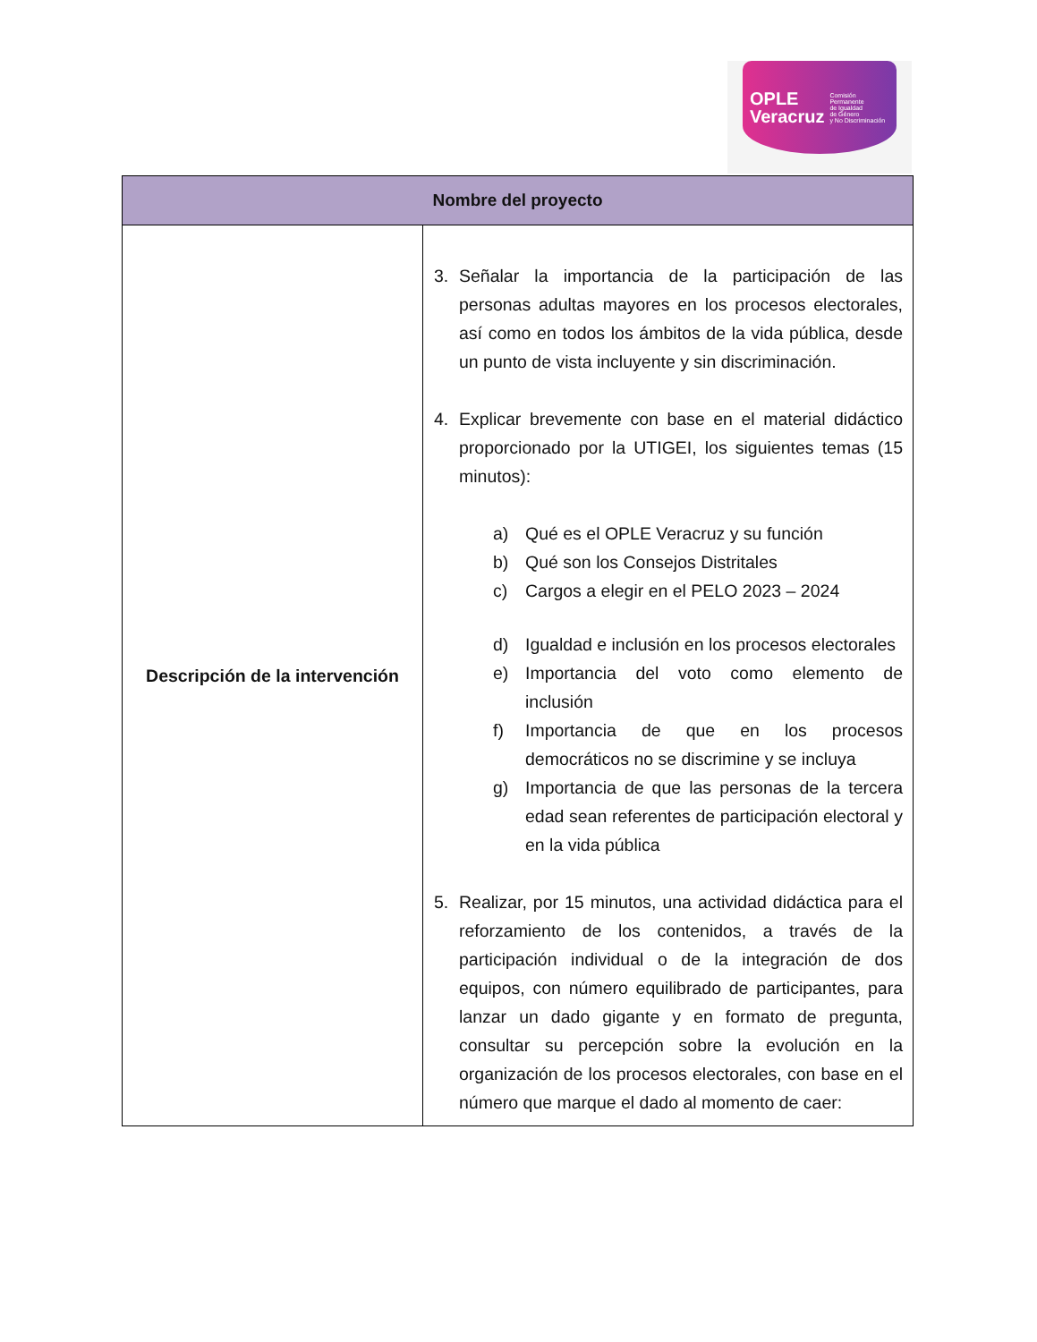OPLE
Veracruz Comisión Permanente
de Igualdad
de Género
y No Discriminación
| Nombre del proyecto | |
| --- | --- |
| Descripción de la intervención | 3. Señalar la importancia de la participación de las personas adultas mayores en los procesos electorales, así como en todos los ámbitos de la vida pública, desde un punto de vista incluyente y sin discriminación. 4. Explicar brevemente con base en el material didáctico proporcionado por la UTIGEI, los siguientes temas (15 minutos): a) Qué es el OPLE Veracruz y su función b) Qué son los Consejos Distritales c) Cargos a elegir en el PELO 2023 – 2024 d) Igualdad e inclusión en los procesos electorales e) Importancia del voto como elemento de inclusión f) Importancia de que en los procesos democráticos no se discrimine y se incluya g) Importancia de que las personas de la tercera edad sean referentes de participación electoral y en la vida pública 5. Realizar, por 15 minutos, una actividad didáctica para el reforzamiento de los contenidos, a través de la participación individual o de la integración de dos equipos, con número equilibrado de participantes, para lanzar un dado gigante y en formato de pregunta, consultar su percepción sobre la evolución en la organización de los procesos electorales, con base en el número que marque el dado al momento de caer: |